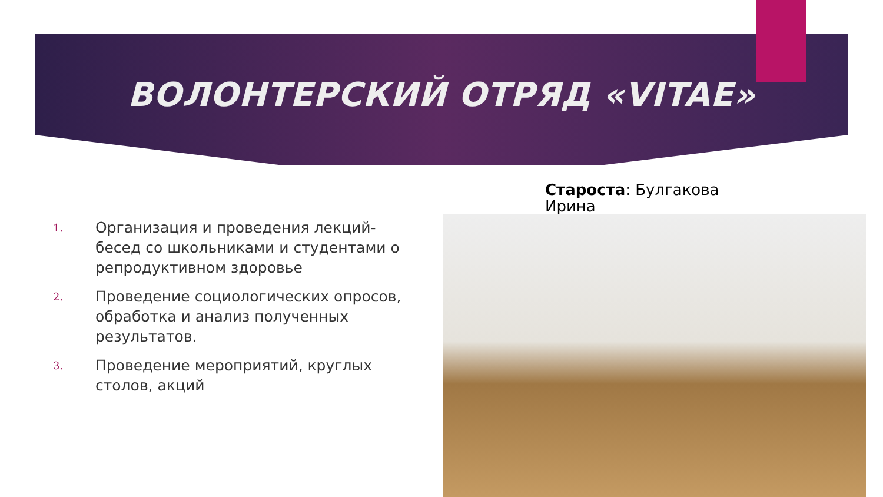ВОЛОНТЕРСКИЙ ОТРЯД «VITAE»
Староста: Булгакова Ирина
1.
Организация и проведения лекций-бесед со школьниками и студентами о репродуктивном здоровье
2.
Проведение социологических опросов, обработка и анализ полученных результатов.
3.
Проведение мероприятий, круглых столов, акций